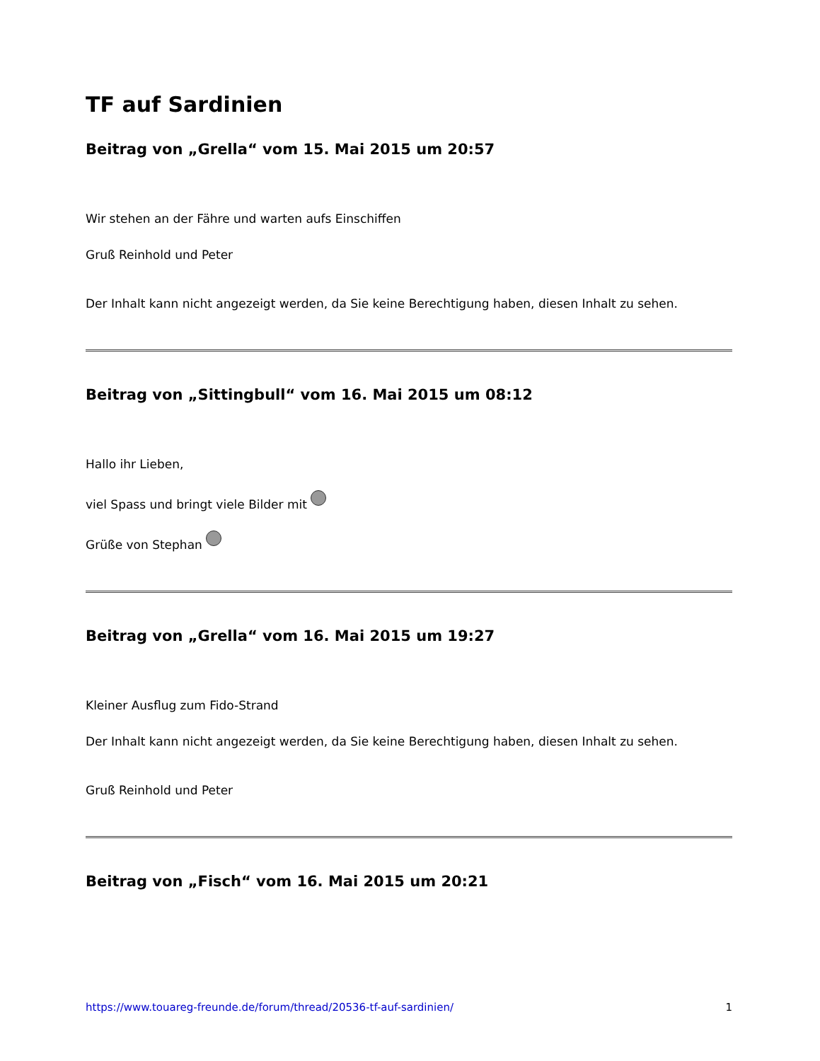TF auf Sardinien
Beitrag von „Grella“ vom 15. Mai 2015 um 20:57
Wir stehen an der Fähre und warten aufs Einschiffen
Gruß Reinhold und Peter
Der Inhalt kann nicht angezeigt werden, da Sie keine Berechtigung haben, diesen Inhalt zu sehen.
Beitrag von „Sittingbull“ vom 16. Mai 2015 um 08:12
Hallo ihr Lieben,
viel Spass und bringt viele Bilder mit
Grüße von Stephan
Beitrag von „Grella“ vom 16. Mai 2015 um 19:27
Kleiner Ausflug zum Fido-Strand
Der Inhalt kann nicht angezeigt werden, da Sie keine Berechtigung haben, diesen Inhalt zu sehen.
Gruß Reinhold und Peter
Beitrag von „Fisch“ vom 16. Mai 2015 um 20:21
https://www.touareg-freunde.de/forum/thread/20536-tf-auf-sardinien/ 1